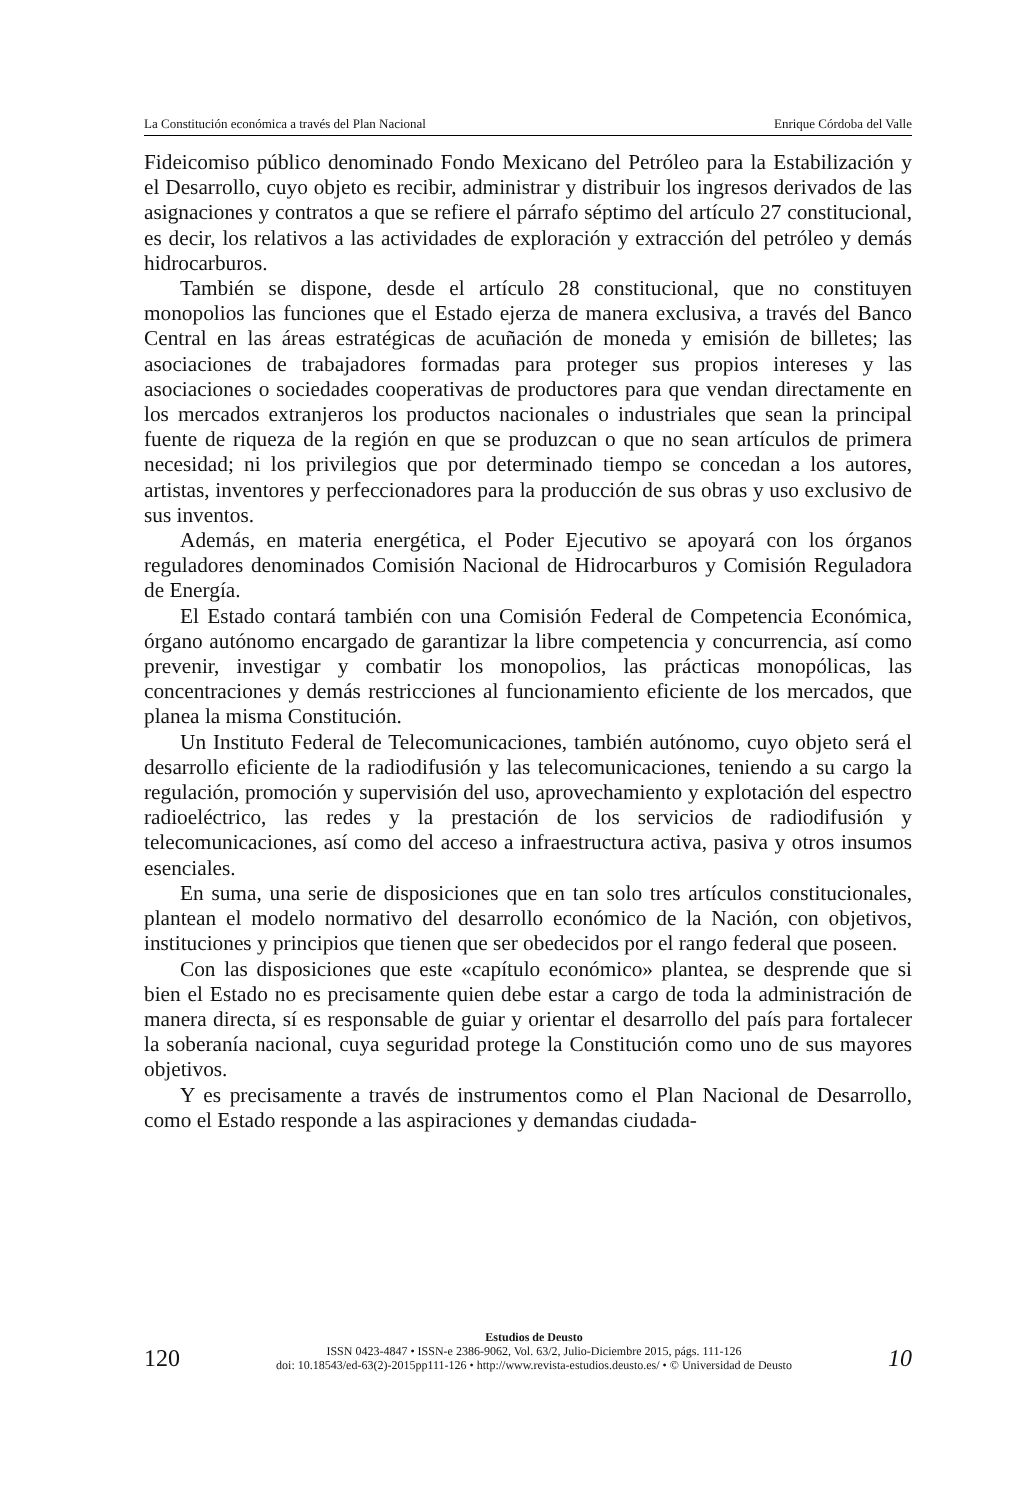La Constitución económica a través del Plan Nacional Enrique Córdoba del Valle
Fideicomiso público denominado Fondo Mexicano del Petróleo para la Estabilización y el Desarrollo, cuyo objeto es recibir, administrar y distribuir los ingresos derivados de las asignaciones y contratos a que se refiere el párrafo séptimo del artículo 27 constitucional, es decir, los relativos a las actividades de exploración y extracción del petróleo y demás hidrocarburos.
También se dispone, desde el artículo 28 constitucional, que no constituyen monopolios las funciones que el Estado ejerza de manera exclusiva, a través del Banco Central en las áreas estratégicas de acuñación de moneda y emisión de billetes; las asociaciones de trabajadores formadas para proteger sus propios intereses y las asociaciones o sociedades cooperativas de productores para que vendan directamente en los mercados extranjeros los productos nacionales o industriales que sean la principal fuente de riqueza de la región en que se produzcan o que no sean artículos de primera necesidad; ni los privilegios que por determinado tiempo se concedan a los autores, artistas, inventores y perfeccionadores para la producción de sus obras y uso exclusivo de sus inventos.
Además, en materia energética, el Poder Ejecutivo se apoyará con los órganos reguladores denominados Comisión Nacional de Hidrocarburos y Comisión Reguladora de Energía.
El Estado contará también con una Comisión Federal de Competencia Económica, órgano autónomo encargado de garantizar la libre competencia y concurrencia, así como prevenir, investigar y combatir los monopolios, las prácticas monopólicas, las concentraciones y demás restricciones al funcionamiento eficiente de los mercados, que planea la misma Constitución.
Un Instituto Federal de Telecomunicaciones, también autónomo, cuyo objeto será el desarrollo eficiente de la radiodifusión y las telecomunicaciones, teniendo a su cargo la regulación, promoción y supervisión del uso, aprovechamiento y explotación del espectro radioeléctrico, las redes y la prestación de los servicios de radiodifusión y telecomunicaciones, así como del acceso a infraestructura activa, pasiva y otros insumos esenciales.
En suma, una serie de disposiciones que en tan solo tres artículos constitucionales, plantean el modelo normativo del desarrollo económico de la Nación, con objetivos, instituciones y principios que tienen que ser obedecidos por el rango federal que poseen.
Con las disposiciones que este «capítulo económico» plantea, se desprende que si bien el Estado no es precisamente quien debe estar a cargo de toda la administración de manera directa, sí es responsable de guiar y orientar el desarrollo del país para fortalecer la soberanía nacional, cuya seguridad protege la Constitución como uno de sus mayores objetivos.
Y es precisamente a través de instrumentos como el Plan Nacional de Desarrollo, como el Estado responde a las aspiraciones y demandas ciudada-
120
Estudios de Deusto
ISSN 0423-4847 • ISSN-e 2386-9062, Vol. 63/2, Julio-Diciembre 2015, págs. 111-126
doi: 10.18543/ed-63(2)-2015pp111-126 • http://www.revista-estudios.deusto.es/ • © Universidad de Deusto
10